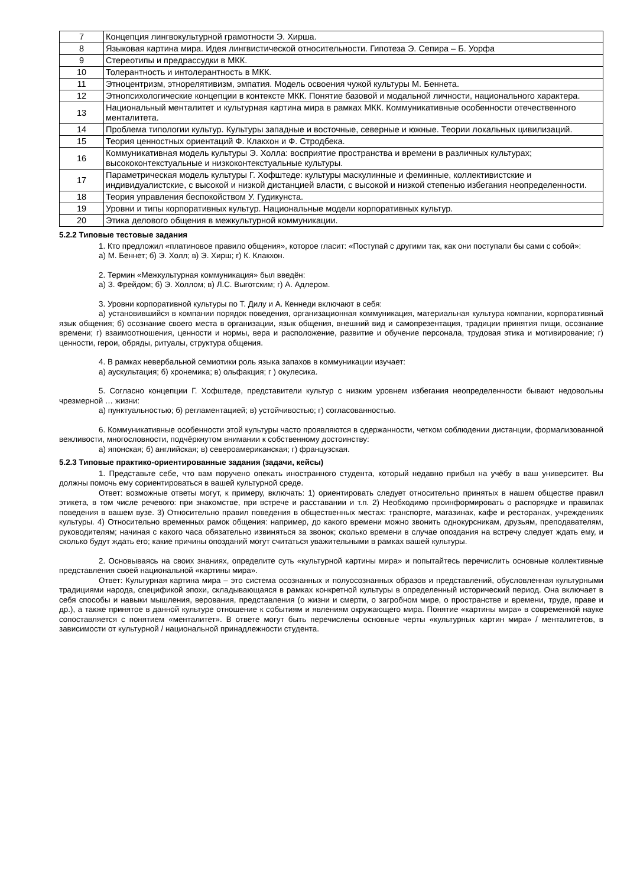| 7 | Концепция лингвокультурной грамотности Э. Хирша. |
| 8 | Языковая картина мира. Идея лингвистической относительности. Гипотеза Э. Сепира – Б. Уорфа |
| 9 | Стереотипы и предрассудки в МКК. |
| 10 | Толерантность и интолерантность в МКК. |
| 11 | Этноцентризм, этнорелятивизм, эмпатия. Модель освоения чужой культуры М. Беннета. |
| 12 | Этнопсихологические концепции в контексте МКК. Понятие базовой и модальной личности, национального характера. |
| 13 | Национальный менталитет и культурная картина мира в рамках МКК. Коммуникативные особенности отечественного менталитета. |
| 14 | Проблема типологии культур. Культуры западные и восточные, северные и южные. Теории локальных цивилизаций. |
| 15 | Теория ценностных ориентаций Ф. Клакхон и Ф. Стродбека. |
| 16 | Коммуникативная модель культуры Э. Холла: восприятие пространства и времени в различных культурах; высококонтекстуальные и низкоконтекстуальные культуры. |
| 17 | Параметрическая модель культуры Г. Хофштеде: культуры маскулинные и феминные, коллективистские и индивидуалистские, с высокой и низкой дистанцией власти, с высокой и низкой степенью избегания неопределенности. |
| 18 | Теория управления беспокойством У. Гудикунста. |
| 19 | Уровни и типы корпоративных культур. Национальные модели корпоративных культур. |
| 20 | Этика делового общения в межкультурной коммуникации. |
5.2.2 Типовые тестовые задания
1. Кто предложил «платиновое правило общения», которое гласит: «Поступай с другими так, как они поступали бы сами с собой»:
а) М. Беннет; б) Э. Холл; в) Э. Хирш; г) К. Клакхон.
2. Термин «Межкультурная коммуникация» был введён:
а) З. Фрейдом; б) Э. Холлом; в) Л.С. Выготским; г) А. Адлером.
3. Уровни корпоративной культуры по Т. Дилу и А. Кеннеди включают в себя:
а) установившийся в компании порядок поведения, организационная коммуникация, материальная культура компании, корпоративный язык общения; б) осознание своего места в организации, язык общения, внешний вид и самопрезентация, традиции принятия пищи, осознание времени; г) взаимоотношения, ценности и нормы, вера и расположение, развитие и обучение персонала, трудовая этика и мотивирование; г) ценности, герои, обряды, ритуалы, структура общения.
4. В рамках невербальной семиотики роль языка запахов в коммуникации изучает:
а) аускультация; б) хронемика; в) ольфакция; г ) окулесика.
5. Согласно концепции Г. Хофштеде, представители культур с низким уровнем избегания неопределенности бывают недовольны чрезмерной … жизни:
а) пунктуальностью; б) регламентацией; в) устойчивостью; г) согласованностью.
6. Коммуникативные особенности этой культуры часто проявляются в сдержанности, четком соблюдении дистанции, формализованной вежливости, многословности, подчёркнутом внимании к собственному достоинству:
а) японская; б) английская; в) североамериканская; г) французская.
5.2.3 Типовые практико-ориентированные задания (задачи, кейсы)
1. Представьте себе, что вам поручено опекать иностранного студента, который недавно прибыл на учёбу в ваш университет. Вы должны помочь ему сориентироваться в вашей культурной среде.
Ответ: возможные ответы могут, к примеру, включать: 1) ориентировать следует относительно принятых в нашем обществе правил этикета, в том числе речевого: при знакомстве, при встрече и расставании и т.п. 2) Необходимо проинформировать о распорядке и правилах поведения в вашем вузе. 3) Относительно правил поведения в общественных местах: транспорте, магазинах, кафе и ресторанах, учреждениях культуры. 4) Относительно временных рамок общения: например, до какого времени можно звонить однокурсникам, друзьям, преподавателям, руководителям; начиная с какого часа обязательно извиняться за звонок; сколько времени в случае опоздания на встречу следует ждать ему, и сколько будут ждать его; какие причины опозданий могут считаться уважительными в рамках вашей культуры.
2. Основываясь на своих знаниях, определите суть «культурной картины мира» и попытайтесь перечислить основные коллективные представления своей национальной «картины мира».
Ответ: Культурная картина мира – это система осознанных и полуосознанных образов и представлений, обусловленная культурными традициями народа, спецификой эпохи, складывающаяся в рамках конкретной культуры в определенный исторический период. Она включает в себя способы и навыки мышления, верования, представления (о жизни и смерти, о загробном мире, о пространстве и времени, труде, праве и др.), а также принятое в данной культуре отношение к событиям и явлениям окружающего мира. Понятие «картины мира» в современной науке сопоставляется с понятием «менталитет». В ответе могут быть перечислены основные черты «культурных картин мира» / менталитетов, в зависимости от культурной / национальной принадлежности студента.